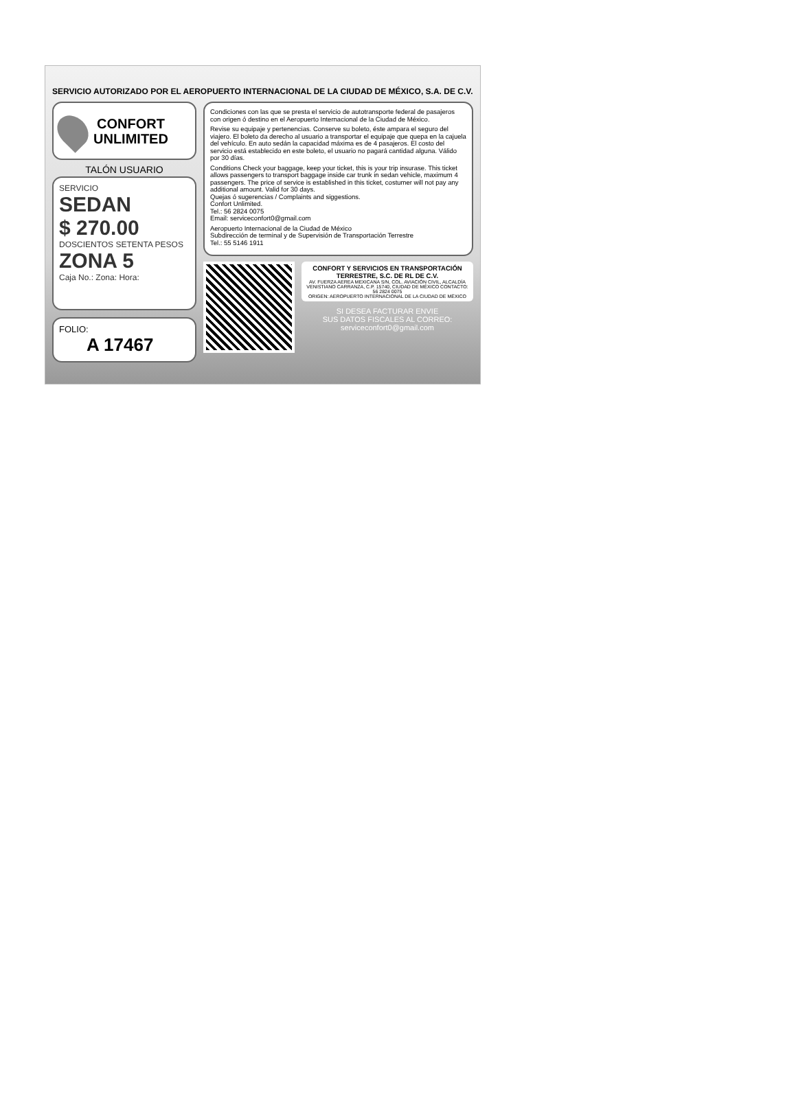SERVICIO AUTORIZADO POR EL AEROPUERTO INTERNACIONAL DE LA CIUDAD DE MÉXICO, S.A. DE C.V.
CONFORT
UNLIMITED
TALÓN USUARIO
SERVICIO
SEDAN
$ 270.00
DOSCIENTOS SETENTA PESOS
ZONA 5
Caja No.: Zona: Hora:
FOLIO:
A 17467
Condiciones con las que se presta el servicio de autotransporte federal de pasajeros con origen ó destino en el Aeropuerto Internacional de la Ciudad de México.
Revise su equipaje y pertenencias. Conserve su boleto, éste ampara el seguro del viajero. El boleto da derecho al usuario a transportar el equipaje que quepa en la cajuela del vehículo. En auto sedán la capacidad máxima es de 4 pasajeros. El costo del servicio está establecido en este boleto, el usuario no pagará cantidad alguna. Válido por 30 días.
Conditions Check your baggage, keep your ticket, this is your trip insurase. This ticket allows passengers to transport baggage inside car trunk in sedan vehicle, maximum 4 passengers. The price of service is established in this ticket, costumer will not pay any additional amount. Valid for 30 days.
Quejas ó sugerencias / Complaints and siggestions.
Confort Unlimited.
Tel.: 56 2824 0075
Email: serviceconfort0@gmail.com
Aeropuerto Internacional de la Ciudad de México
Subdirección de terminal y de Supervisión de Transportación Terrestre
Tel.: 55 5146 1911
CONFORT Y SERVICIOS EN TRANSPORTACIÓN TERRESTRE, S.C. DE RL DE C.V.
AV. FUERZA AEREA MEXICANA S/N, COL. AVIACIÓN CIVIL, ALCALDÍA VENISTIANO CARRANZA, C.P. 15740, CIUDAD DE MÉXICO CONTACTO: 56 2824 0075
ORIGEN: AEROPUERTO INTERNACIONAL DE LA CIUDAD DE MÉXICO
SI DESEA FACTURAR ENVIE
SUS DATOS FISCALES AL CORREO:
serviceconfort0@gmail.com